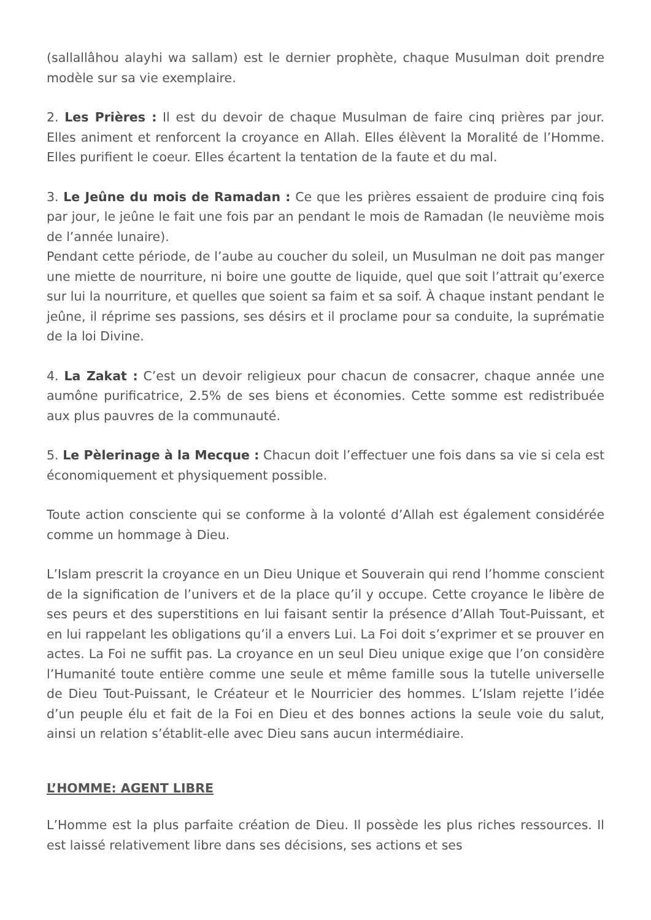(sallallâhou alayhi wa sallam) est le dernier prophète, chaque Musulman doit prendre modèle sur sa vie exemplaire.
2. Les Prières : Il est du devoir de chaque Musulman de faire cinq prières par jour. Elles animent et renforcent la croyance en Allah. Elles élèvent la Moralité de l’Homme. Elles purifient le coeur. Elles écartent la tentation de la faute et du mal.
3. Le Jeûne du mois de Ramadan : Ce que les prières essaient de produire cinq fois par jour, le jeûne le fait une fois par an pendant le mois de Ramadan (le neuvième mois de l’année lunaire).
Pendant cette période, de l’aube au coucher du soleil, un Musulman ne doit pas manger une miette de nourriture, ni boire une goutte de liquide, quel que soit l’attrait qu’exerce sur lui la nourriture, et quelles que soient sa faim et sa soif. À chaque instant pendant le jeûne, il réprime ses passions, ses désirs et il proclame pour sa conduite, la suprématie de la loi Divine.
4. La Zakat : C’est un devoir religieux pour chacun de consacrer, chaque année une aumône purificatrice, 2.5% de ses biens et économies. Cette somme est redistribuée aux plus pauvres de la communauté.
5. Le Pèlerinage à la Mecque : Chacun doit l’effectuer une fois dans sa vie si cela est économiquement et physiquement possible.
Toute action consciente qui se conforme à la volonté d’Allah est également considérée comme un hommage à Dieu.
L’Islam prescrit la croyance en un Dieu Unique et Souverain qui rend l’homme conscient de la signification de l’univers et de la place qu’il y occupe. Cette croyance le libère de ses peurs et des superstitions en lui faisant sentir la présence d’Allah Tout-Puissant, et en lui rappelant les obligations qu’il a envers Lui. La Foi doit s’exprimer et se prouver en actes. La Foi ne suffit pas. La croyance en un seul Dieu unique exige que l’on considère l’Humanité toute entière comme une seule et même famille sous la tutelle universelle de Dieu Tout-Puissant, le Créateur et le Nourricier des hommes. L’Islam rejette l’idée d’un peuple élu et fait de la Foi en Dieu et des bonnes actions la seule voie du salut, ainsi un relation s’établit-elle avec Dieu sans aucun intermédiaire.
L’HOMME: AGENT LIBRE
L’Homme est la plus parfaite création de Dieu. Il possède les plus riches ressources. Il est laissé relativement libre dans ses décisions, ses actions et ses